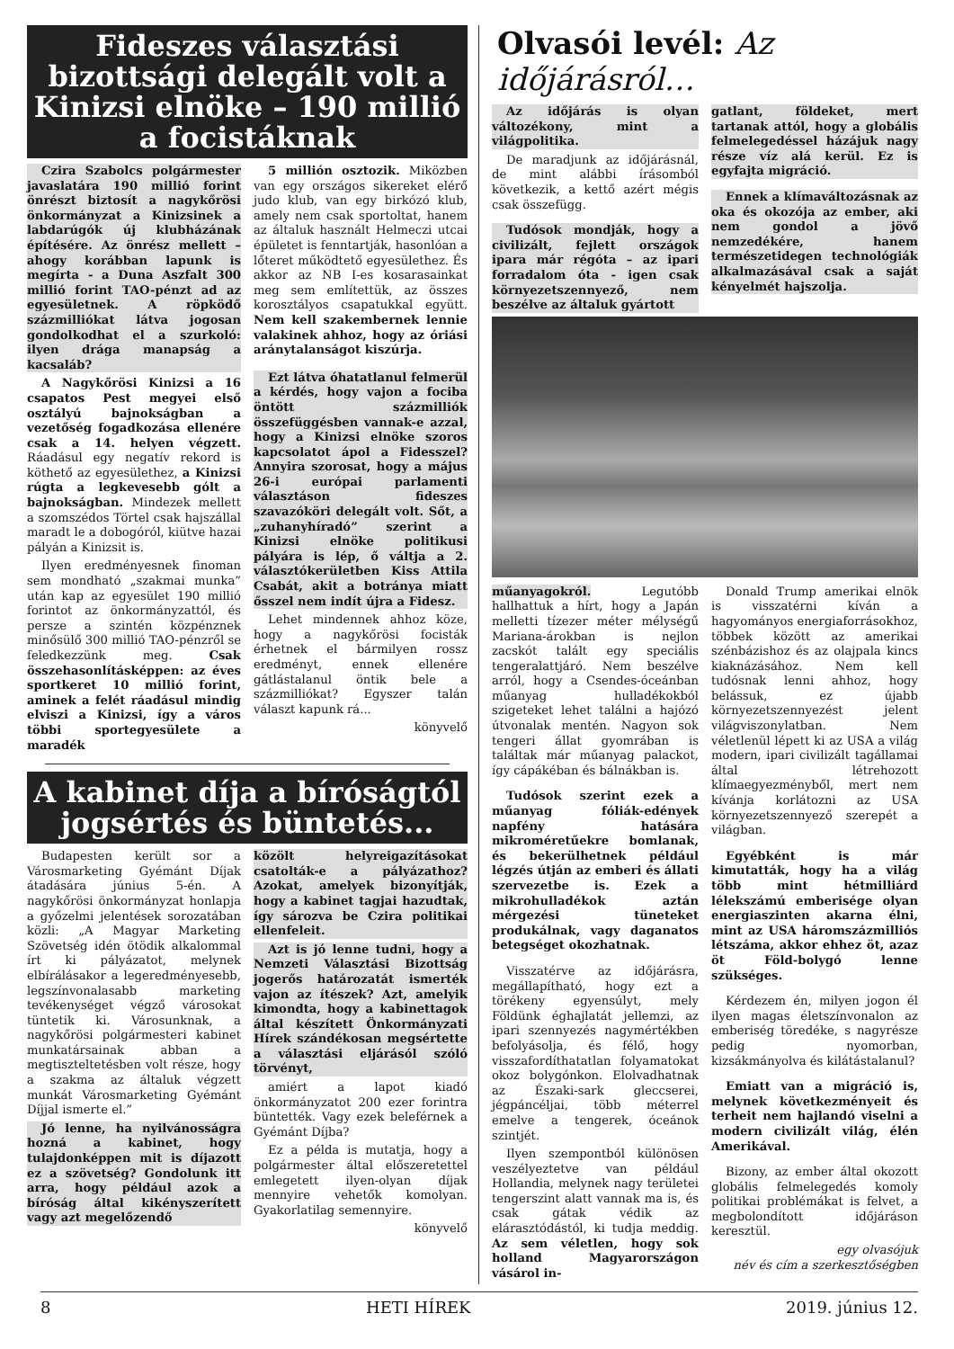Fideszes választási bizottsági delegált volt a Kinizsi elnöke – 190 millió a focistáknak
Czira Szabolcs polgármester javaslatára 190 millió forint önrészt biztosít a nagykőrösi önkormányzat a Kinizsinek a labdarúgók új klubházának építésére. Az önrész mellett – ahogy korábban lapunk is megírta - a Duna Aszfalt 300 millió forint TAO-pénzt ad az egyesületnek. A röpködő százmilliókat látva jogosan gondolkodhat el a szurkoló: ilyen drága manapság a kacsaláb?
A Nagykőrösi Kinizsi a 16 csapatos Pest megyei első osztályú bajnokságban a vezetőség fogadkozása ellenére csak a 14. helyen végzett. Ráadásul egy negatív rekord is köthető az egyesülethez, a Kinizsi rúgta a legkevesebb gólt a bajnokságban. Mindezek mellett a szomszédos Törtel csak hajszállal maradt le a dobogóról, kiütve hazai pályán a Kinizsit is.
Ilyen eredményesnek finoman sem mondható „szakmai munka” után kap az egyesület 190 millió forintot az önkormányzattól, és persze a szintén közpénznek minősülő 300 millió TAO-pénzről se feledkezzünk meg. Csak összehasonlításképpen: az éves sportkeret 10 millió forint, aminek a felét ráadásul mindig elviszi a Kinizsi, így a város többi sportegyesülete a maradék
5 millión osztozik. Miközben van egy országos sikereket elérő judo klub, van egy birkózó klub, amely nem csak sportoltat, hanem az általuk használt Helmeczi utcai épületet is fenntartják, hasonlóan a lőteret működtető egyesülethez. És akkor az NB I-es kosarasainkat meg sem említettük, az összes korosztályos csapatukkal együtt. Nem kell szakembernek lennie valakinek ahhoz, hogy az óriási aránytalanságot kiszúrja.
Ezt látva óhatatlanul felmerül a kérdés, hogy vajon a fociba öntött százmilliók összefüggésben vannak-e azzal, hogy a Kinizsi elnöke szoros kapcsolatot ápol a Fidesszel? Annyira szorosat, hogy a május 26-i európai parlamenti választáson fideszes szavazóköri delegált volt. Sőt, a „zuhanyhíradó” szerint a Kinizsi elnöke politikusi pályára is lép, ő váltja a 2. választókerületben Kiss Attila Csabát, akit a botránya miatt ősszel nem indít újra a Fidesz.
Lehet mindennek ahhoz köze, hogy a nagykőrösi focisták érhetnek el bármilyen rossz eredményt, ennek ellenére gátlástalanul öntik bele a százmilliókat? Egyszer talán választ kapunk rá...
könyvelő
A kabinet díja a bíróságtól jogsértés és büntetés...
Budapesten került sor a Városmarketing Gyémánt Díjak átadására június 5-én. A nagykőrösi önkormányzat honlapja a győzelmi jelentések sorozatában közli: „A Magyar Marketing Szövetség idén ötödik alkalommal írt ki pályázatot, melynek elbírálásakor a legeredményesebb, legszínvonalasabb marketing tevékenységet végző városokat tüntetik ki. Városunknak, a nagykőrösi polgármesteri kabinet munkatársainak abban a megtiszteltetésben volt része, hogy a szakma az általuk végzett munkát Városmarketing Gyémánt Díjjal ismerte el.”
Jó lenne, ha nyilvánosságra hozná a kabinet, hogy tulajdonképpen mit is díjazott ez a szövetség? Gondolunk itt arra, hogy például azok a bíróság által kikényszerített vagy azt megelőzendő
közölt helyreigazításokat csatolták-e a pályázathoz? Azokat, amelyek bizonyítják, hogy a kabinet tagjai hazudtak, így sározva be Czira politikai ellenfeleit.
Azt is jó lenne tudni, hogy a Nemzeti Választási Bizottság jogerős határozatát ismerték vajon az ítészek? Azt, amelyik kimondta, hogy a kabinettagok által készített Önkormányzati Hírek szándékosan megsértette a választási eljárásól szóló törvényt,
amiért a lapot kiadó önkormányzatot 200 ezer forintra büntették. Vagy ezek beleférnek a Gyémánt Díjba?
Ez a példa is mutatja, hogy a polgármester által előszeretettel emlegetett ilyen-olyan díjak mennyire vehetők komolyan. Gyakorlatilag semennyire.
könyvelő
Olvasói levél: Az időjárásról…
Az időjárás is olyan változékony, mint a világpolitika.
De maradjunk az időjárásnál, de mint alábbi írásomból következik, a kettő azért mégis csak összefügg.
Tudósok mondják, hogy a civilizált, fejlett országok ipara már régóta – az ipari forradalom óta - igen csak környezetszennyező, nem beszélve az általuk gyártott
gatlant, földeket, mert tartanak attól, hogy a globális felmelegedéssel házájuk nagy része víz alá kerül. Ez is egyfajta migráció.
Ennek a klímaváltozásnak az oka és okozója az ember, aki nem gondol a jövő nemzedékére, hanem természetidegen technológiák alkalmazásával csak a saját kényelmét hajszolja.
műanyagokról. Legutóbb hallhattuk a hírt, hogy a Japán melletti tízezer méter mélységű Mariana-árokban is nejlon zacskót talált egy speciális tengeralattjáró. Nem beszélve arról, hogy a Csendes-óceánban műanyag hulladékokból szigeteket lehet találni a hajózó útvonalak mentén. Nagyon sok tengeri állat gyomrában is találtak már műanyag palackot, így cápákéban és bálnákban is.
Tudósok szerint ezek a műanyag fóliák-edények napfény hatására mikroméretűekre bomlanak, és bekerülhetnek például légzés útján az emberi és állati szervezetbe is. Ezek a mikrohulladékok aztán mérgezési tüneteket produkálnak, vagy daganatos betegséget okozhatnak.
Visszatérve az időjárásra, megállapítható, hogy ezt a törékeny egyensúlyt, mely Földünk éghajlatát jellemzi, az ipari szennyezés nagymértékben befolyásolja, és félő, hogy visszafordíthatatlan folyamatokat okoz bolygónkon. Elolvadhatnak az Északi-sark gleccserei, jégpáncéljai, több méterrel emelve a tengerek, óceánok szintjét.
Ilyen szempontból különösen veszélyeztetve van például Hollandia, melynek nagy területei tengerszint alatt vannak ma is, és csak gátak védik az elárasztódástól, ki tudja meddig. Az sem véletlen, hogy sok holland Magyarországon vásárol in-
Donald Trump amerikai elnök is visszatérni kíván a hagyományos energiaforrásokhoz, többek között az amerikai szénbázishoz és az olajpala kincs kiaknázásához. Nem kell tudósnak lenni ahhoz, hogy belássuk, ez újabb környezetszennyezést jelent világviszonylatban. Nem véletlenül lépett ki az USA a világ modern, ipari civilizált tagállamai által létrehozott klímaegyezményből, mert nem kívánja korlátozni az USA környezetszennyező szerepét a világban.
Egyébként is már kimutatták, hogy ha a világ több mint hétmilliárd lélekszámú emberisége olyan energiaszinten akarna élni, mint az USA háromszázmilliós létszáma, akkor ehhez öt, azaz öt Föld-bolygó lenne szükséges.
Kérdezem én, milyen jogon él ilyen magas életszínvonalon az emberiség töredéke, s nagyrésze pedig nyomorban, kizsákmányolva és kilátástalanul?
Emiatt van a migráció is, melynek következményeit és terheit nem hajlandó viselni a modern civilizált világ, élén Amerikával.
Bizony, az ember által okozott globális felmelegedés komoly politikai problémákat is felvet, a megbolondított időjáráson keresztül.
egy olvasójuk
név és cím a szerkesztőségben
8 HETI HÍREK 2019. június 12.